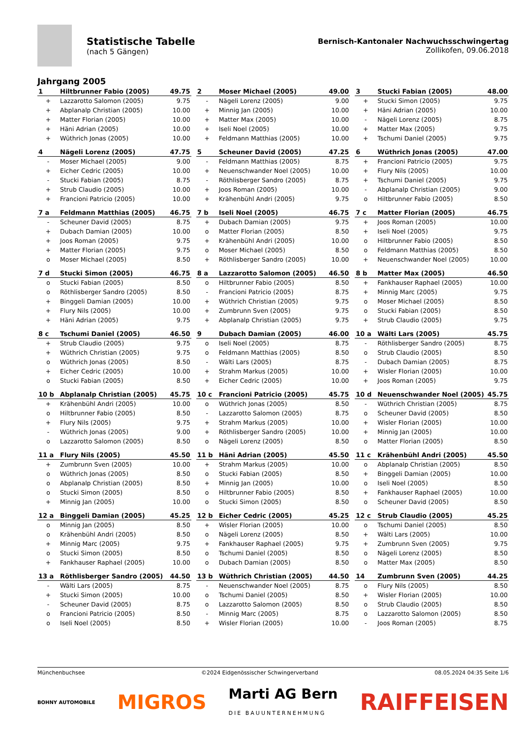Statistische Tabelle
(nach 5 Gängen)
Bernisch-Kantonaler Nachwuchsschwingertag
Zollikofen, 09.06.2018
Jahrgang 2005
| 1 | Hiltbrunner Fabio (2005) | 49.75 |
| --- | --- | --- |
| + | Lazzarotto Salomon (2005) | 9.75 |
| + | Abplanalp Christian (2005) | 10.00 |
| + | Matter Florian (2005) | 10.00 |
| + | Häni Adrian (2005) | 10.00 |
| + | Wüthrich Jonas (2005) | 10.00 |
| 2 | Moser Michael (2005) | 49.00 |
| --- | --- | --- |
| - | Nägeli Lorenz (2005) | 9.00 |
| + | Minnig Jan (2005) | 10.00 |
| + | Matter Max (2005) | 10.00 |
| + | Iseli Noel (2005) | 10.00 |
| + | Feldmann Matthias (2005) | 10.00 |
| 3 | Stucki Fabian (2005) | 48.00 |
| --- | --- | --- |
| + | Stucki Simon (2005) | 9.75 |
| + | Häni Adrian (2005) | 10.00 |
| - | Nägeli Lorenz (2005) | 8.75 |
| + | Matter Max (2005) | 9.75 |
| + | Tschumi Daniel (2005) | 9.75 |
| 4 | Nägeli Lorenz (2005) | 47.75 |
| --- | --- | --- |
| - | Moser Michael (2005) | 9.00 |
| + | Eicher Cedric (2005) | 10.00 |
| - | Stucki Fabian (2005) | 8.75 |
| + | Strub Claudio (2005) | 10.00 |
| + | Francioni Patricio (2005) | 10.00 |
| 5 | Scheuner David (2005) | 47.25 |
| --- | --- | --- |
| - | Feldmann Matthias (2005) | 8.75 |
| + | Neuenschwander Noel (2005) | 10.00 |
| - | Röthlisberger Sandro (2005) | 8.75 |
| + | Joos Roman (2005) | 10.00 |
| + | Krähenbühl Andri (2005) | 9.75 |
| 6 | Wüthrich Jonas (2005) | 47.00 |
| --- | --- | --- |
| + | Francioni Patricio (2005) | 9.75 |
| + | Flury Nils (2005) | 10.00 |
| + | Tschumi Daniel (2005) | 9.75 |
| - | Abplanalp Christian (2005) | 9.00 |
| o | Hiltbrunner Fabio (2005) | 8.50 |
| 7 a | Feldmann Matthias (2005) | 46.75 |
| --- | --- | --- |
| - | Scheuner David (2005) | 8.75 |
| + | Dubach Damian (2005) | 10.00 |
| + | Joos Roman (2005) | 9.75 |
| + | Matter Florian (2005) | 9.75 |
| o | Moser Michael (2005) | 8.50 |
| 7 b | Iseli Noel (2005) | 46.75 |
| --- | --- | --- |
| + | Dubach Damian (2005) | 9.75 |
| o | Matter Florian (2005) | 8.50 |
| + | Krähenbühl Andri (2005) | 10.00 |
| o | Moser Michael (2005) | 8.50 |
| + | Röthlisberger Sandro (2005) | 10.00 |
| 7 c | Matter Florian (2005) | 46.75 |
| --- | --- | --- |
| + | Joos Roman (2005) | 10.00 |
| + | Iseli Noel (2005) | 9.75 |
| o | Hiltbrunner Fabio (2005) | 8.50 |
| o | Feldmann Matthias (2005) | 8.50 |
| + | Neuenschwander Noel (2005) | 10.00 |
| 7 d | Stucki Simon (2005) | 46.75 |
| --- | --- | --- |
| o | Stucki Fabian (2005) | 8.50 |
| o | Röthlisberger Sandro (2005) | 8.50 |
| + | Binggeli Damian (2005) | 10.00 |
| + | Flury Nils (2005) | 10.00 |
| + | Häni Adrian (2005) | 9.75 |
| 8 a | Lazzarotto Salomon (2005) | 46.50 |
| --- | --- | --- |
| o | Hiltbrunner Fabio (2005) | 8.50 |
| - | Francioni Patricio (2005) | 8.75 |
| + | Wüthrich Christian (2005) | 9.75 |
| + | Zumbrunn Sven (2005) | 9.75 |
| + | Abplanalp Christian (2005) | 9.75 |
| 8 b | Matter Max (2005) | 46.50 |
| --- | --- | --- |
| + | Fankhauser Raphael (2005) | 10.00 |
| + | Minnig Marc (2005) | 9.75 |
| o | Moser Michael (2005) | 8.50 |
| o | Stucki Fabian (2005) | 8.50 |
| + | Strub Claudio (2005) | 9.75 |
| 8 c | Tschumi Daniel (2005) | 46.50 |
| --- | --- | --- |
| + | Strub Claudio (2005) | 9.75 |
| + | Wüthrich Christian (2005) | 9.75 |
| o | Wüthrich Jonas (2005) | 8.50 |
| + | Eicher Cedric (2005) | 10.00 |
| o | Stucki Fabian (2005) | 8.50 |
| 9 | Dubach Damian (2005) | 46.00 |
| --- | --- | --- |
| o | Iseli Noel (2005) | 8.75 |
| o | Feldmann Matthias (2005) | 8.50 |
| - | Wälti Lars (2005) | 8.75 |
| + | Strahm Markus (2005) | 10.00 |
| + | Eicher Cedric (2005) | 10.00 |
| 10 a | Wälti Lars (2005) | 45.75 |
| --- | --- | --- |
| - | Röthlisberger Sandro (2005) | 8.75 |
| o | Strub Claudio (2005) | 8.50 |
| - | Dubach Damian (2005) | 8.75 |
| + | Wisler Florian (2005) | 10.00 |
| + | Joos Roman (2005) | 9.75 |
| 10 b | Abplanalp Christian (2005) | 45.75 |
| --- | --- | --- |
| + | Krähenbühl Andri (2005) | 10.00 |
| o | Hiltbrunner Fabio (2005) | 8.50 |
| + | Flury Nils (2005) | 9.75 |
| - | Wüthrich Jonas (2005) | 9.00 |
| o | Lazzarotto Salomon (2005) | 8.50 |
| 10 c | Francioni Patricio (2005) | 45.75 |
| --- | --- | --- |
| o | Wüthrich Jonas (2005) | 8.50 |
| - | Lazzarotto Salomon (2005) | 8.75 |
| + | Strahm Markus (2005) | 10.00 |
| + | Röthlisberger Sandro (2005) | 10.00 |
| o | Nägeli Lorenz (2005) | 8.50 |
| 10 d | Neuenschwander Noel (2005) | 45.75 |
| --- | --- | --- |
| - | Wüthrich Christian (2005) | 8.75 |
| o | Scheuner David (2005) | 8.50 |
| + | Wisler Florian (2005) | 10.00 |
| + | Minnig Jan (2005) | 10.00 |
| o | Matter Florian (2005) | 8.50 |
| 11 a | Flury Nils (2005) | 45.50 |
| --- | --- | --- |
| + | Zumbrunn Sven (2005) | 10.00 |
| o | Wüthrich Jonas (2005) | 8.50 |
| o | Abplanalp Christian (2005) | 8.50 |
| o | Stucki Simon (2005) | 8.50 |
| + | Minnig Jan (2005) | 10.00 |
| 11 b | Häni Adrian (2005) | 45.50 |
| --- | --- | --- |
| + | Strahm Markus (2005) | 10.00 |
| o | Stucki Fabian (2005) | 8.50 |
| + | Minnig Jan (2005) | 10.00 |
| o | Hiltbrunner Fabio (2005) | 8.50 |
| o | Stucki Simon (2005) | 8.50 |
| 11 c | Krähenbühl Andri (2005) | 45.50 |
| --- | --- | --- |
| o | Abplanalp Christian (2005) | 8.50 |
| + | Binggeli Damian (2005) | 10.00 |
| o | Iseli Noel (2005) | 8.50 |
| + | Fankhauser Raphael (2005) | 10.00 |
| o | Scheuner David (2005) | 8.50 |
| 12 a | Binggeli Damian (2005) | 45.25 |
| --- | --- | --- |
| o | Minnig Jan (2005) | 8.50 |
| o | Krähenbühl Andri (2005) | 8.50 |
| + | Minnig Marc (2005) | 9.75 |
| o | Stucki Simon (2005) | 8.50 |
| + | Fankhauser Raphael (2005) | 10.00 |
| 12 b | Eicher Cedric (2005) | 45.25 |
| --- | --- | --- |
| + | Wisler Florian (2005) | 10.00 |
| o | Nägeli Lorenz (2005) | 8.50 |
| + | Fankhauser Raphael (2005) | 9.75 |
| o | Tschumi Daniel (2005) | 8.50 |
| o | Dubach Damian (2005) | 8.50 |
| 12 c | Strub Claudio (2005) | 45.25 |
| --- | --- | --- |
| o | Tschumi Daniel (2005) | 8.50 |
| + | Wälti Lars (2005) | 10.00 |
| + | Zumbrunn Sven (2005) | 9.75 |
| o | Nägeli Lorenz (2005) | 8.50 |
| o | Matter Max (2005) | 8.50 |
| 13 a | Röthlisberger Sandro (2005) | 44.50 |
| --- | --- | --- |
| - | Wälti Lars (2005) | 8.75 |
| + | Stucki Simon (2005) | 10.00 |
| - | Scheuner David (2005) | 8.75 |
| o | Francioni Patricio (2005) | 8.50 |
| o | Iseli Noel (2005) | 8.50 |
| 13 b | Wüthrich Christian (2005) | 44.50 |
| --- | --- | --- |
| - | Neuenschwander Noel (2005) | 8.75 |
| o | Tschumi Daniel (2005) | 8.50 |
| o | Lazzarotto Salomon (2005) | 8.50 |
| - | Minnig Marc (2005) | 8.75 |
| + | Wisler Florian (2005) | 10.00 |
| 14 | Zumbrunn Sven (2005) | 44.25 |
| --- | --- | --- |
| o | Flury Nils (2005) | 8.50 |
| + | Wisler Florian (2005) | 10.00 |
| o | Strub Claudio (2005) | 8.50 |
| o | Lazzarotto Salomon (2005) | 8.50 |
| - | Joos Roman (2005) | 8.75 |
Münchenbuchsee ©2024 Eidgenössischer Schwingerverband 08.05.2024 04:35 Seite 1/6
BOHNY AUTOMOBILE MIGROS Marti AG Bern
DIE BAUUNTERNEHMUNG RAIFFEISEN